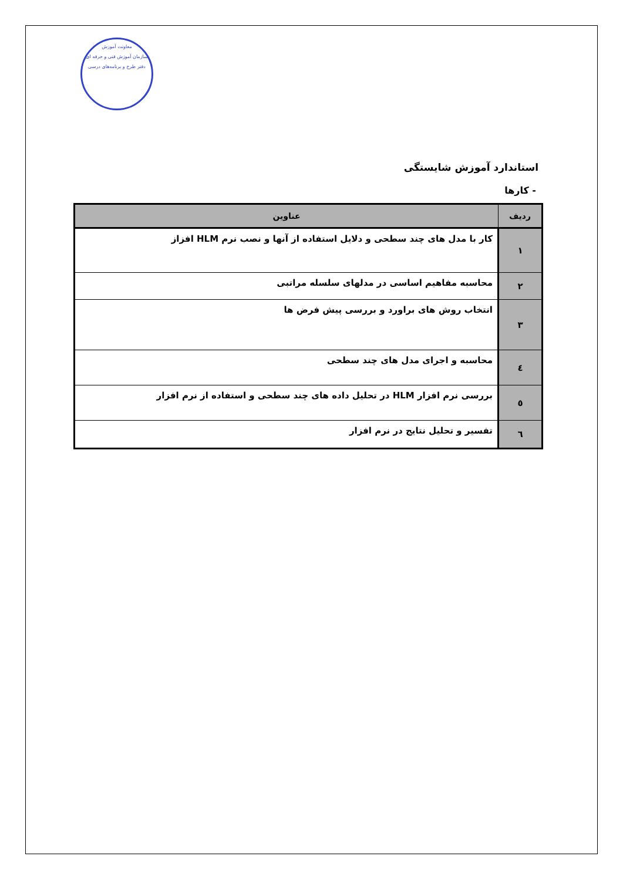معاونت آموزش
سازمان آموزش فنی و حرفه ای
دفتر طرح و برنامه‌های درسی
استاندارد آموزش شایستگی
- کارها
| ردیف | عناوین |
| --- | --- |
| ۱ | کار با مدل های چند سطحی و دلایل استفاده از آنها و نصب نرم HLM افزاز |
| ۲ | محاسبه مفاهیم اساسی در مدلهای سلسله مراتبی |
| ۳ | انتخاب روش های براورد و بررسی پیش فرض ها |
| ٤ | محاسبه و اجرای مدل های چند سطحی |
| ٥ | بررسی نرم افزار HLM در تحلیل داده های چند سطحی و استفاده از نرم افزار |
| ٦ | تفسیر و تحلیل نتایج در نرم افزار |